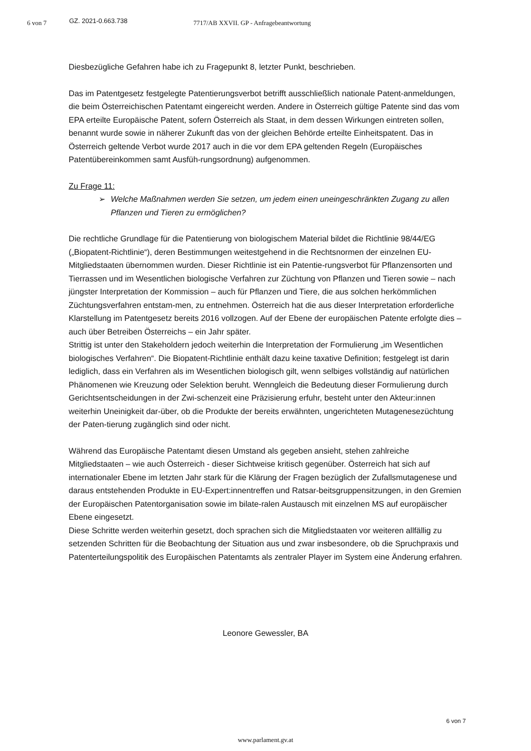6 von 7
GZ. 2021-0.663.738
7717/AB XXVII. GP - Anfragebeantwortung
Diesbezügliche Gefahren habe ich zu Fragepunkt 8, letzter Punkt, beschrieben.
Das im Patentgesetz festgelegte Patentierungsverbot betrifft ausschließlich nationale Patent-anmeldungen, die beim Österreichischen Patentamt eingereicht werden. Andere in Österreich gültige Patente sind das vom EPA erteilte Europäische Patent, sofern Österreich als Staat, in dem dessen Wirkungen eintreten sollen, benannt wurde sowie in näherer Zukunft das von der gleichen Behörde erteilte Einheitspatent. Das in Österreich geltende Verbot wurde 2017 auch in die vor dem EPA geltenden Regeln (Europäisches Patentübereinkommen samt Ausfüh-rungsordnung) aufgenommen.
Zu Frage 11:
➢ Welche Maßnahmen werden Sie setzen, um jedem einen uneingeschränkten Zugang zu allen Pflanzen und Tieren zu ermöglichen?
Die rechtliche Grundlage für die Patentierung von biologischem Material bildet die Richtlinie 98/44/EG („Biopatent-Richtlinie“), deren Bestimmungen weitestgehend in die Rechtsnormen der einzelnen EU-Mitgliedstaaten übernommen wurden. Dieser Richtlinie ist ein Patentie-rungsverbot für Pflanzensorten und Tierrassen und im Wesentlichen biologische Verfahren zur Züchtung von Pflanzen und Tieren sowie – nach jüngster Interpretation der Kommission – auch für Pflanzen und Tiere, die aus solchen herkömmlichen Züchtungsverfahren entstam-men, zu entnehmen. Österreich hat die aus dieser Interpretation erforderliche Klarstellung im Patentgesetz bereits 2016 vollzogen. Auf der Ebene der europäischen Patente erfolgte dies – auch über Betreiben Österreichs – ein Jahr später.
Strittig ist unter den Stakeholdern jedoch weiterhin die Interpretation der Formulierung „im Wesentlichen biologisches Verfahren“. Die Biopatent-Richtlinie enthält dazu keine taxative Definition; festgelegt ist darin lediglich, dass ein Verfahren als im Wesentlichen biologisch gilt, wenn selbiges vollständig auf natürlichen Phänomenen wie Kreuzung oder Selektion beruht. Wenngleich die Bedeutung dieser Formulierung durch Gerichtsentscheidungen in der Zwi-schenzeit eine Präzisierung erfuhr, besteht unter den Akteur:innen weiterhin Uneinigkeit dar-über, ob die Produkte der bereits erwähnten, ungerichteten Mutagenesezüchtung der Paten-tierung zugänglich sind oder nicht.
Während das Europäische Patentamt diesen Umstand als gegeben ansieht, stehen zahlreiche Mitgliedstaaten – wie auch Österreich - dieser Sichtweise kritisch gegenüber. Österreich hat sich auf internationaler Ebene im letzten Jahr stark für die Klärung der Fragen bezüglich der Zufallsmutagenese und daraus entstehenden Produkte in EU-Expert:innentreffen und Ratsar-beitsgruppensitzungen, in den Gremien der Europäischen Patentorganisation sowie im bilate-ralen Austausch mit einzelnen MS auf europäischer Ebene eingesetzt.
Diese Schritte werden weiterhin gesetzt, doch sprachen sich die Mitgliedstaaten vor weiteren allfällig zu setzenden Schritten für die Beobachtung der Situation aus und zwar insbesondere, ob die Spruchpraxis und Patenterteilungspolitik des Europäischen Patentamts als zentraler Player im System eine Änderung erfahren.
Leonore Gewessler, BA
6 von 7
www.parlament.gv.at